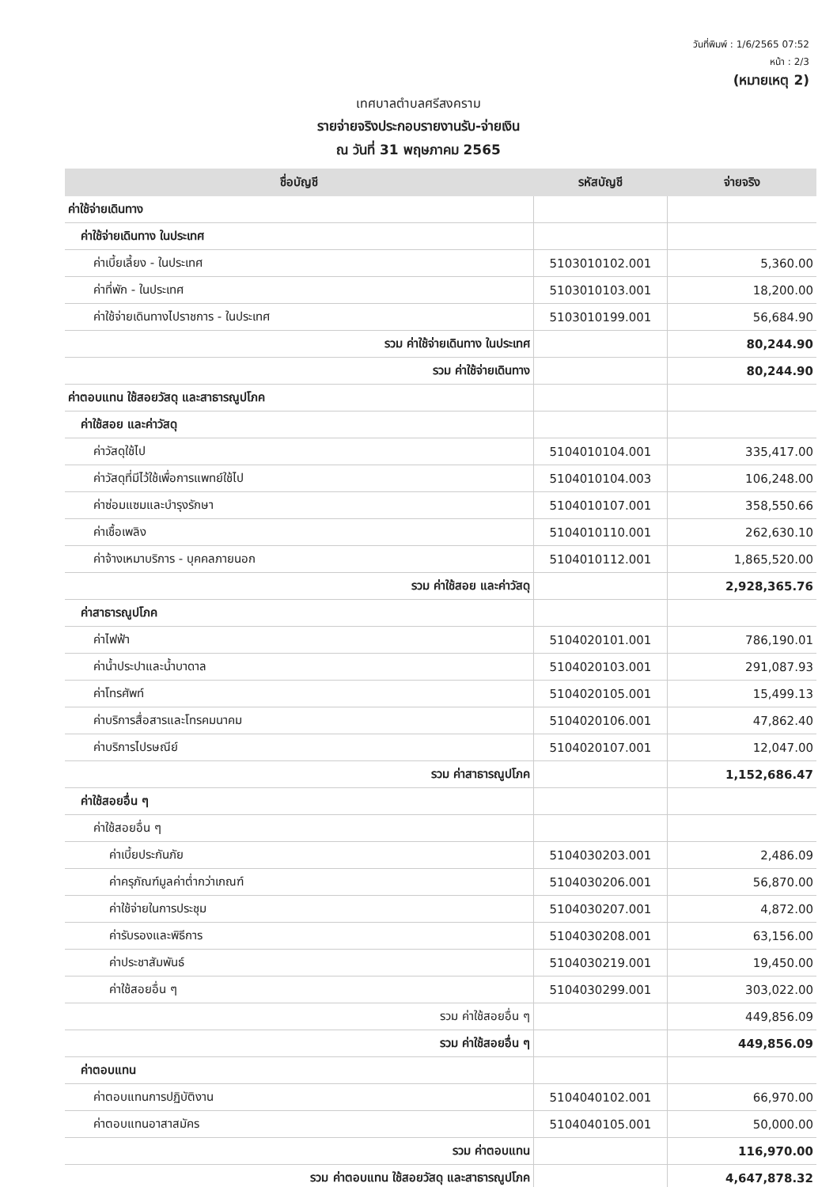วันที่พิมพ์ : 1/6/2565 07:52
หน้า : 2/3
(หมายเหตุ 2)
เทศบาลตำบลศรีสงคราม
รายจ่ายจริงประกอบรายงานรับ-จ่ายเงิน
ณ วันที่ 31 พฤษภาคม 2565
| ชื่อบัญชี | รหัสบัญชี | จ่ายจริง |
| --- | --- | --- |
| ค่าใช้จ่ายเดินทาง | | |
| ค่าใช้จ่ายเดินทาง ในประเทศ | | |
| ค่าเบี้ยเลี้ยง - ในประเทศ | 5103010102.001 | 5,360.00 |
| ค่าที่พัก - ในประเทศ | 5103010103.001 | 18,200.00 |
| ค่าใช้จ่ายเดินทางไปราชการ - ในประเทศ | 5103010199.001 | 56,684.90 |
| รวม ค่าใช้จ่ายเดินทาง ในประเทศ | | 80,244.90 |
| รวม ค่าใช้จ่ายเดินทาง | | 80,244.90 |
| ค่าตอบแทน ใช้สอยวัสดุ และสาธารณูปโภค | | |
| ค่าใช้สอย และค่าวัสดุ | | |
| ค่าวัสดุใช้ไป | 5104010104.001 | 335,417.00 |
| ค่าวัสดุที่มีไว้ใช้เพื่อการแพทย์ใช้ไป | 5104010104.003 | 106,248.00 |
| ค่าซ่อมแซมและบำรุงรักษา | 5104010107.001 | 358,550.66 |
| ค่าเชื้อเพลิง | 5104010110.001 | 262,630.10 |
| ค่าจ้างเหมาบริการ - บุคคลภายนอก | 5104010112.001 | 1,865,520.00 |
| รวม ค่าใช้สอย และค่าวัสดุ | | 2,928,365.76 |
| ค่าสาธารณูปโภค | | |
| ค่าไฟฟ้า | 5104020101.001 | 786,190.01 |
| ค่าน้ำประปาและน้ำบาดาล | 5104020103.001 | 291,087.93 |
| ค่าโทรศัพท์ | 5104020105.001 | 15,499.13 |
| ค่าบริการสื่อสารและโทรคมนาคม | 5104020106.001 | 47,862.40 |
| ค่าบริการไปรษณีย์ | 5104020107.001 | 12,047.00 |
| รวม ค่าสาธารณูปโภค | | 1,152,686.47 |
| ค่าใช้สอยอื่น ๆ | | |
| ค่าใช้สอยอื่น ๆ | | |
| ค่าเบี้ยประกันภัย | 5104030203.001 | 2,486.09 |
| ค่าครุภัณฑ์มูลค่าต่ำกว่าเกณฑ์ | 5104030206.001 | 56,870.00 |
| ค่าใช้จ่ายในการประชุม | 5104030207.001 | 4,872.00 |
| ค่ารับรองและพิธีการ | 5104030208.001 | 63,156.00 |
| ค่าประชาสัมพันธ์ | 5104030219.001 | 19,450.00 |
| ค่าใช้สอยอื่น ๆ | 5104030299.001 | 303,022.00 |
| รวม ค่าใช้สอยอื่น ๆ | | 449,856.09 |
| รวม ค่าใช้สอยอื่น ๆ | | 449,856.09 |
| ค่าตอบแทน | | |
| ค่าตอบแทนการปฏิบัติงาน | 5104040102.001 | 66,970.00 |
| ค่าตอบแทนอาสาสมัคร | 5104040105.001 | 50,000.00 |
| รวม ค่าตอบแทน | | 116,970.00 |
| รวม ค่าตอบแทน ใช้สอยวัสดุ และสาธารณูปโภค | | 4,647,878.32 |